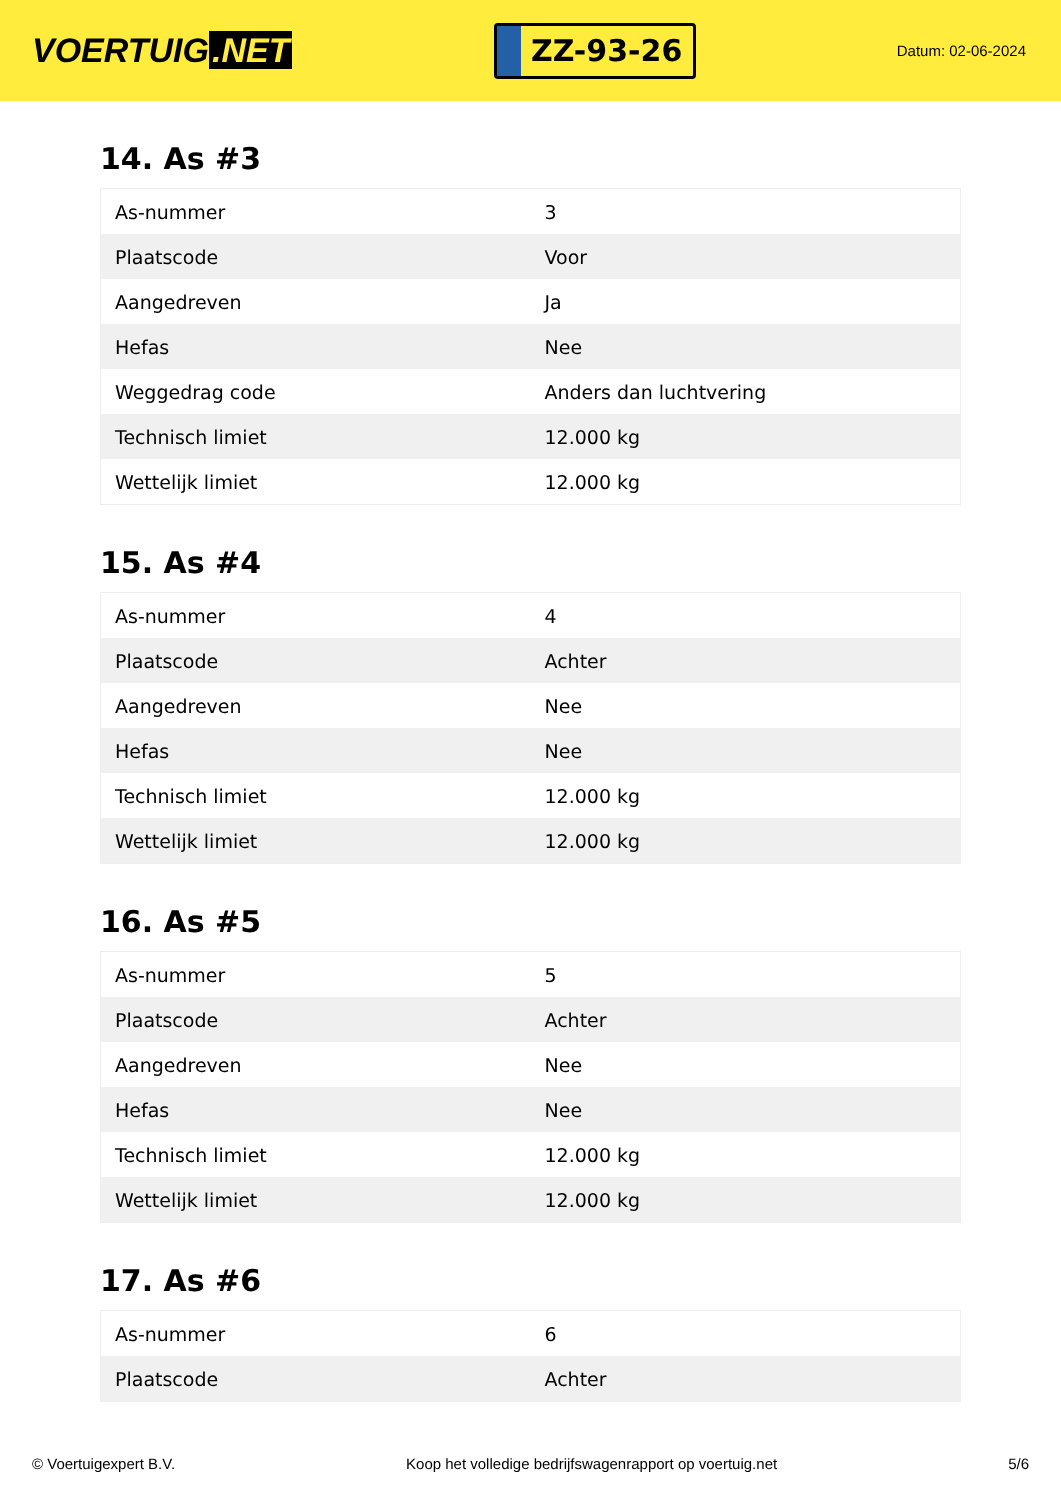VOERTUIG.NET
ZZ-93-26
Datum: 02-06-2024
14. As #3
| As-nummer | 3 |
| Plaatscode | Voor |
| Aangedreven | Ja |
| Hefas | Nee |
| Weggedrag code | Anders dan luchtvering |
| Technisch limiet | 12.000 kg |
| Wettelijk limiet | 12.000 kg |
15. As #4
| As-nummer | 4 |
| Plaatscode | Achter |
| Aangedreven | Nee |
| Hefas | Nee |
| Technisch limiet | 12.000 kg |
| Wettelijk limiet | 12.000 kg |
16. As #5
| As-nummer | 5 |
| Plaatscode | Achter |
| Aangedreven | Nee |
| Hefas | Nee |
| Technisch limiet | 12.000 kg |
| Wettelijk limiet | 12.000 kg |
17. As #6
| As-nummer | 6 |
| Plaatscode | Achter |
© Voertuigexpert B.V. Koop het volledige bedrijfswagenrapport op voertuig.net 5/6